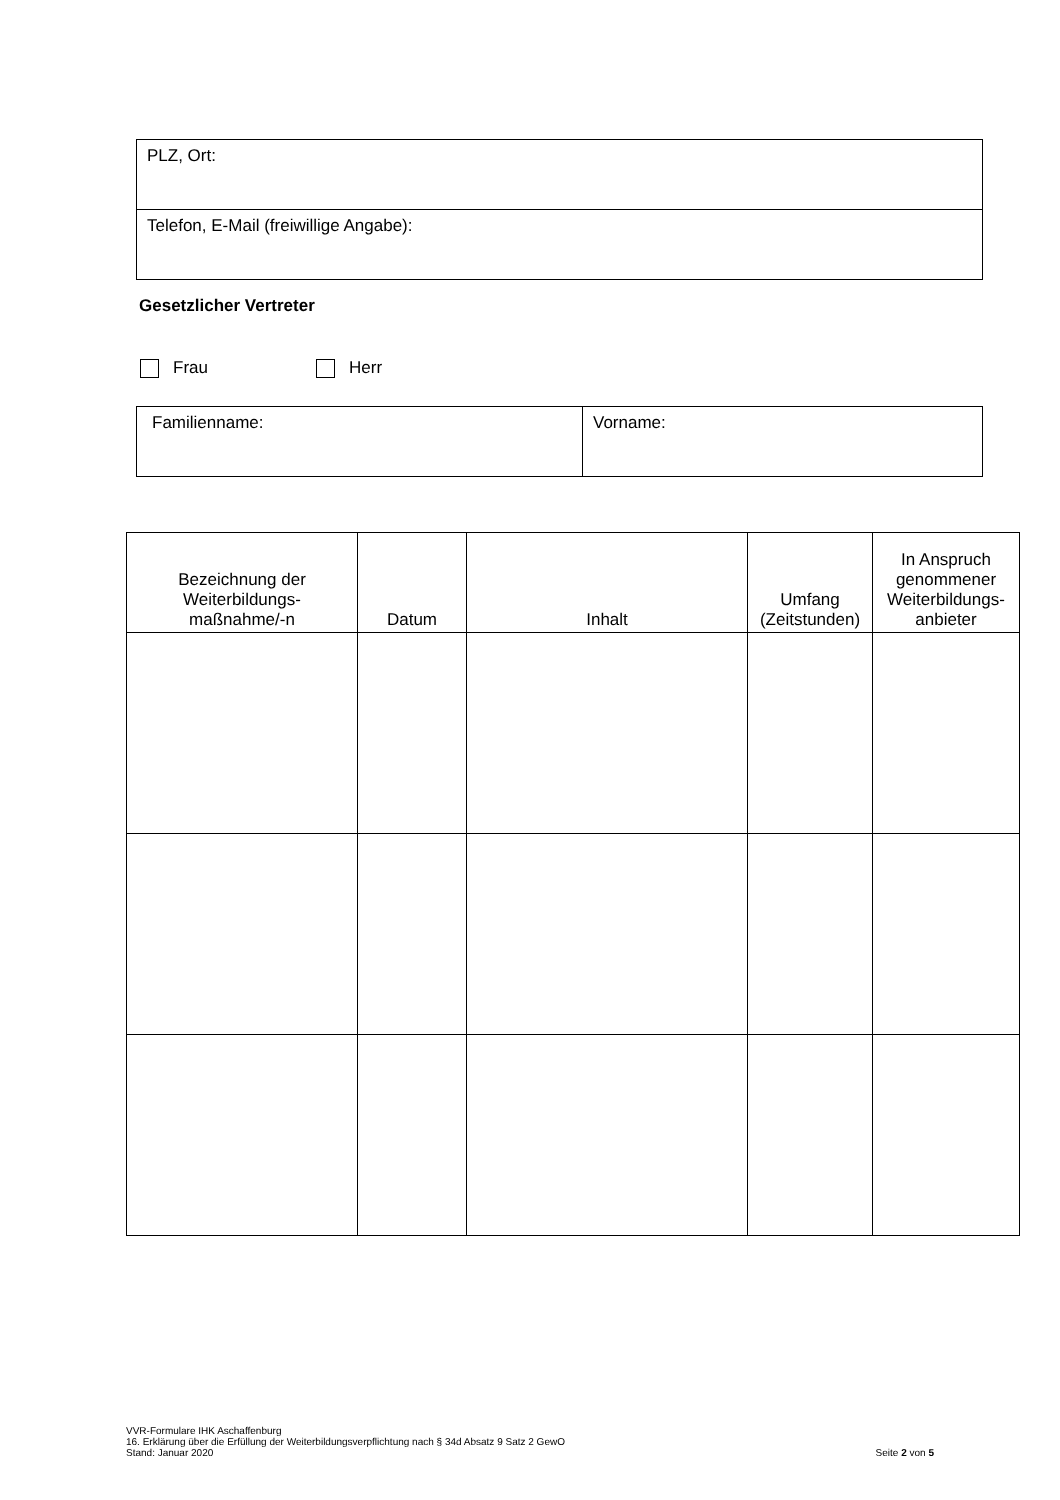| PLZ, Ort: |
| Telefon, E-Mail (freiwillige Angabe): |
Gesetzlicher Vertreter
Frau Herr
| Familienname: | Vorname: |
| Bezeichnung der Weiterbildungs- maßnahme/-n | Datum | Inhalt | Umfang (Zeitstunden) | In Anspruch genommener Weiterbildungs- anbieter |
| --- | --- | --- | --- | --- |
VVR-Formulare IHK Aschaffenburg
16. Erklärung über die Erfüllung der Weiterbildungsverpflichtung nach § 34d Absatz 9 Satz 2 GewO
Stand: Januar 2020
Seite 2 von 5